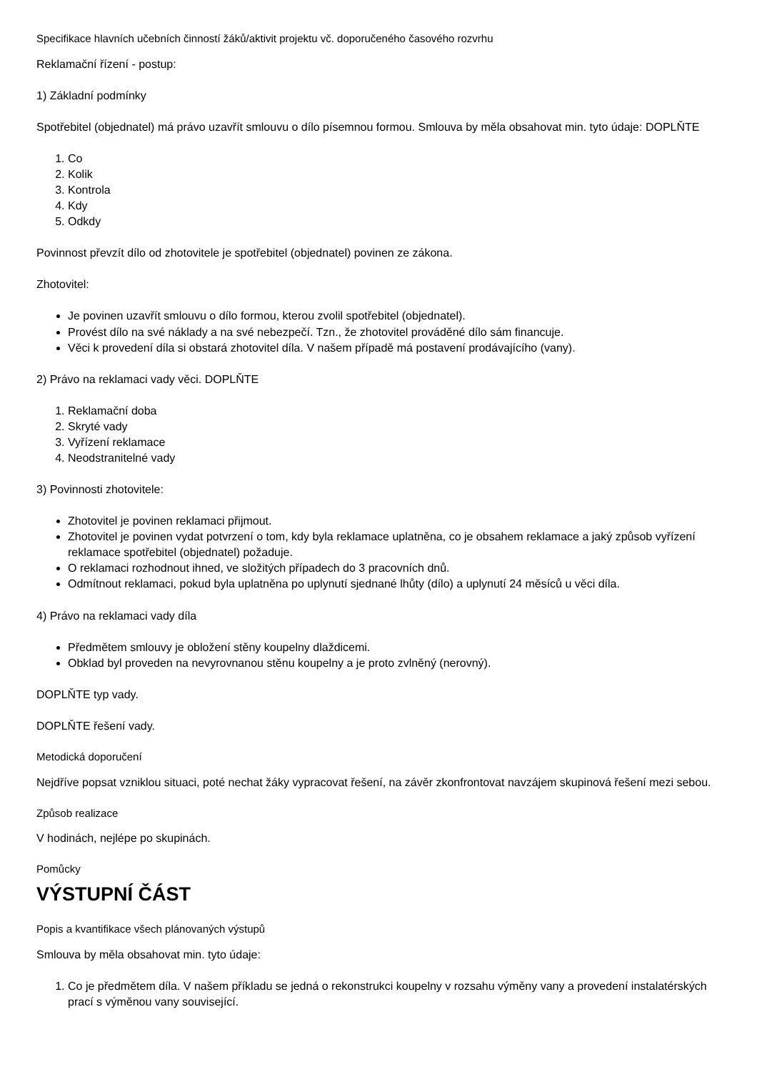Specifikace hlavních učebních činností žáků/aktivit projektu vč. doporučeného časového rozvrhu
Reklamační řízení - postup:
1) Základní podmínky
Spotřebitel (objednatel) má právo uzavřít smlouvu o dílo písemnou formou. Smlouva by měla obsahovat min. tyto údaje: DOPLŇTE
1. Co
2. Kolik
3. Kontrola
4. Kdy
5. Odkdy
Povinnost převzít dílo od zhotovitele je spotřebitel (objednatel) povinen ze zákona.
Zhotovitel:
Je povinen uzavřít smlouvu o dílo formou, kterou zvolil spotřebitel (objednatel).
Provést dílo na své náklady a na své nebezpečí. Tzn., že zhotovitel prováděné dílo sám financuje.
Věci k provedení díla si obstará zhotovitel díla. V našem případě má postavení prodávajícího (vany).
2) Právo na reklamaci vady věci. DOPLŇTE
1. Reklamační doba
2. Skryté vady
3. Vyřízení reklamace
4. Neodstranitelné vady
3) Povinnosti zhotovitele:
Zhotovitel je povinen reklamaci přijmout.
Zhotovitel je povinen vydat potvrzení o tom, kdy byla reklamace uplatněna, co je obsahem reklamace a jaký způsob vyřízení reklamace spotřebitel (objednatel) požaduje.
O reklamaci rozhodnout ihned, ve složitých případech do 3 pracovních dnů.
Odmítnout reklamaci, pokud byla uplatněna po uplynutí sjednané lhůty (dílo) a uplynutí 24 měsíců u věci díla.
4) Právo na reklamaci vady díla
Předmětem smlouvy je obložení stěny koupelny dlaždicemi.
Obklad byl proveden na nevyrovnanou stěnu koupelny a je proto zvlněný (nerovný).
DOPLŇTE typ vady.
DOPLŇTE řešení vady.
Metodická doporučení
Nejdříve popsat vzniklou situaci, poté nechat žáky vypracovat řešení, na závěr zkonfrontovat navzájem skupinová řešení mezi sebou.
Způsob realizace
V hodinách, nejlépe po skupinách.
Pomůcky
VÝSTUPNÍ ČÁST
Popis a kvantifikace všech plánovaných výstupů
Smlouva by měla obsahovat min. tyto údaje:
1. Co je předmětem díla. V našem příkladu se jedná o rekonstrukci koupelny v rozsahu výměny vany a provedení instalatérských prací s výměnou vany související.